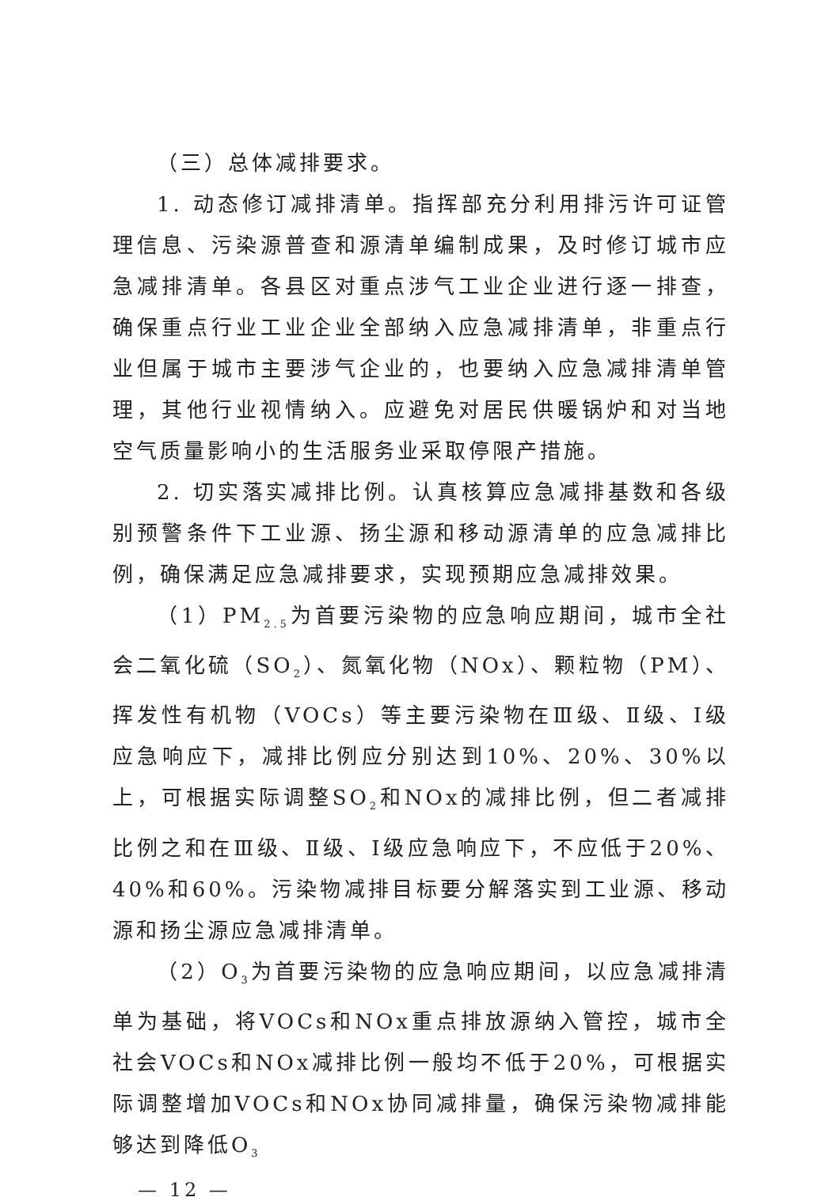（三）总体减排要求。
1. 动态修订减排清单。指挥部充分利用排污许可证管理信息、污染源普查和源清单编制成果，及时修订城市应急减排清单。各县区对重点涉气工业企业进行逐一排查，确保重点行业工业企业全部纳入应急减排清单，非重点行业但属于城市主要涉气企业的，也要纳入应急减排清单管理，其他行业视情纳入。应避免对居民供暖锅炉和对当地空气质量影响小的生活服务业采取停限产措施。
2. 切实落实减排比例。认真核算应急减排基数和各级别预警条件下工业源、扬尘源和移动源清单的应急减排比例，确保满足应急减排要求，实现预期应急减排效果。
（1）PM<sub>2.5</sub>为首要污染物的应急响应期间，城市全社会二氧化硫（SO<sub>2</sub>）、氮氧化物（NOx）、颗粒物（PM）、挥发性有机物（VOCs）等主要污染物在Ⅲ级、Ⅱ级、Ⅰ级应急响应下，减排比例应分别达到10%、20%、30%以上，可根据实际调整SO<sub>2</sub>和NOx的减排比例，但二者减排比例之和在Ⅲ级、Ⅱ级、Ⅰ级应急响应下，不应低于20%、40%和60%。污染物减排目标要分解落实到工业源、移动源和扬尘源应急减排清单。
（2）O<sub>3</sub>为首要污染物的应急响应期间，以应急减排清单为基础，将VOCs和NOx重点排放源纳入管控，城市全社会VOCs和NOx减排比例一般均不低于20%，可根据实际调整增加VOCs和NOx协同减排量，确保污染物减排能够达到降低O<sub>3</sub>
— 12 —